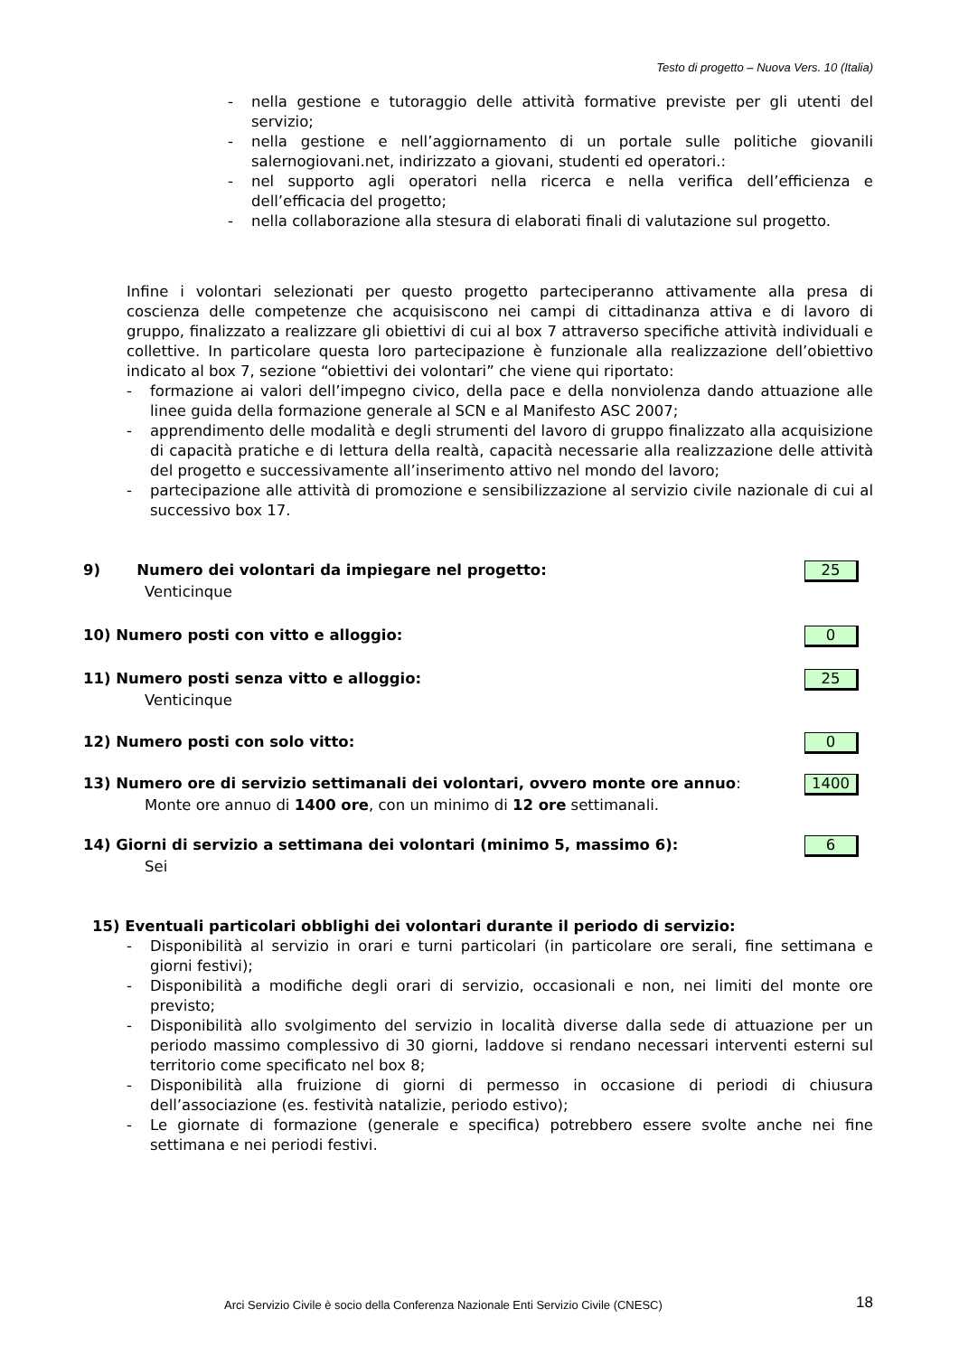Testo di progetto – Nuova Vers. 10 (Italia)
- nella gestione e tutoraggio delle attività formative previste per gli utenti del servizio;
- nella gestione e nell’aggiornamento di un portale sulle politiche giovanili salernogiovani.net, indirizzato a giovani, studenti ed operatori.:
- nel supporto agli operatori nella ricerca e nella verifica dell’efficienza e dell’efficacia del progetto;
- nella collaborazione alla stesura di elaborati finali di valutazione sul progetto.
Infine i volontari selezionati per questo progetto parteciperanno attivamente alla presa di coscienza delle competenze che acquisiscono nei campi di cittadinanza attiva e di lavoro di gruppo, finalizzato a realizzare gli obiettivi di cui al box 7 attraverso specifiche attività individuali e collettive. In particolare questa loro partecipazione è funzionale alla realizzazione dell’obiettivo indicato al box 7, sezione “obiettivi dei volontari” che viene qui riportato:
- formazione ai valori dell’impegno civico, della pace e della nonviolenza dando attuazione alle linee guida della formazione generale al SCN e al Manifesto ASC 2007;
- apprendimento delle modalità e degli strumenti del lavoro di gruppo finalizzato alla acquisizione di capacità pratiche e di lettura della realtà, capacità necessarie alla realizzazione delle attività del progetto e successivamente all’inserimento attivo nel mondo del lavoro;
- partecipazione alle attività di promozione e sensibilizzazione al servizio civile nazionale di cui al successivo box 17.
9) Numero dei volontari da impiegare nel progetto: 25
Venticinque
10) Numero posti con vitto e alloggio: 0
11) Numero posti senza vitto e alloggio: 25
Venticinque
12) Numero posti con solo vitto: 0
13) Numero ore di servizio settimanali dei volontari, ovvero monte ore annuo: 1400
Monte ore annuo di 1400 ore, con un minimo di 12 ore settimanali.
14) Giorni di servizio a settimana dei volontari (minimo 5, massimo 6): 6
Sei
15) Eventuali particolari obblighi dei volontari durante il periodo di servizio:
- Disponibilità al servizio in orari e turni particolari (in particolare ore serali, fine settimana e giorni festivi);
- Disponibilità a modifiche degli orari di servizio, occasionali e non, nei limiti del monte ore previsto;
- Disponibilità allo svolgimento del servizio in località diverse dalla sede di attuazione per un periodo massimo complessivo di 30 giorni, laddove si rendano necessari interventi esterni sul territorio come specificato nel box 8;
- Disponibilità alla fruizione di giorni di permesso in occasione di periodi di chiusura dell’associazione (es. festività natalizie, periodo estivo);
- Le giornate di formazione (generale e specifica) potrebbero essere svolte anche nei fine settimana e nei periodi festivi.
Arci Servizio Civile è socio della Conferenza Nazionale Enti Servizio Civile (CNESC)
18